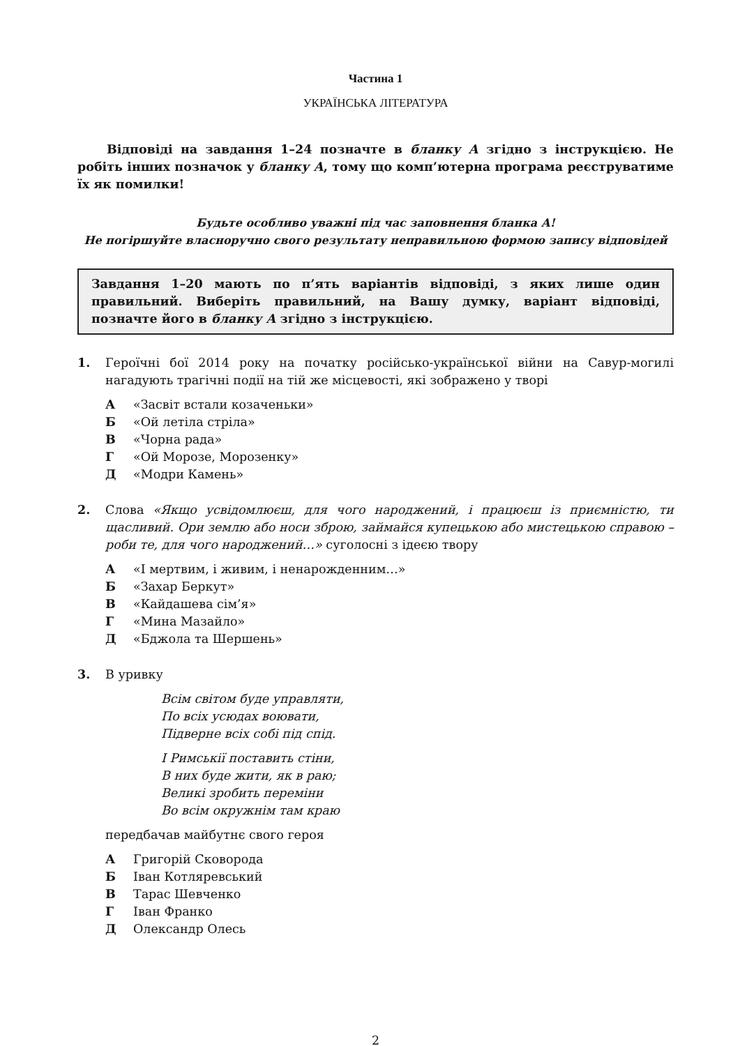Частина 1
УКРАЇНСЬКА ЛІТЕРАТУРА
Відповіді на завдання 1–24 позначте в бланку А згідно з інструкцією. Не робіть інших позначок у бланку А, тому що комп’ютерна програма реєструватиме їх як помилки!
Будьте особливо уважні під час заповнення бланка А!
Не погіршуйте власноручно свого результату неправильною формою запису відповідей
Завдання 1–20 мають по п’ять варіантів відповіді, з яких лише один правильний. Виберіть правильний, на Вашу думку, варіант відповіді, позначте його в бланку А згідно з інструкцією.
1. Героїчні бої 2014 року на початку російсько-української війни на Савур-могилі нагадують трагічні події на тій же місцевості, які зображено у творі
А «Засвіт встали козаченьки»
Б «Ой летіла стріла»
В «Чорна рада»
Г «Ой Морозе, Морозенку»
Д «Модри Камень»
2. Слова «Якщо усвідомлюєш, для чого народжений, і працюєш із приємністю, ти щасливий. Ори землю або носи зброю, займайся купецькою або мистецькою справою – роби те, для чого народжений…» суголосні з ідеєю твору
А «І мертвим, і живим, і ненарожденним…»
Б «Захар Беркут»
В «Кайдашева сім’я»
Г «Мина Мазайло»
Д «Бджола та Шершень»
3. В уривку
Всім світом буде управляти,
По всіх усюдах воювати,
Підверне всіх собі під спід.
І Римськії поставить стіни,
В них буде жити, як в раю;
Великі зробить переміни
Во всім окружнім там краю
передбачав майбутнє свого героя
А Григорій Сковорода
Б Іван Котляревський
В Тарас Шевченко
Г Іван Франко
Д Олександр Олесь
2